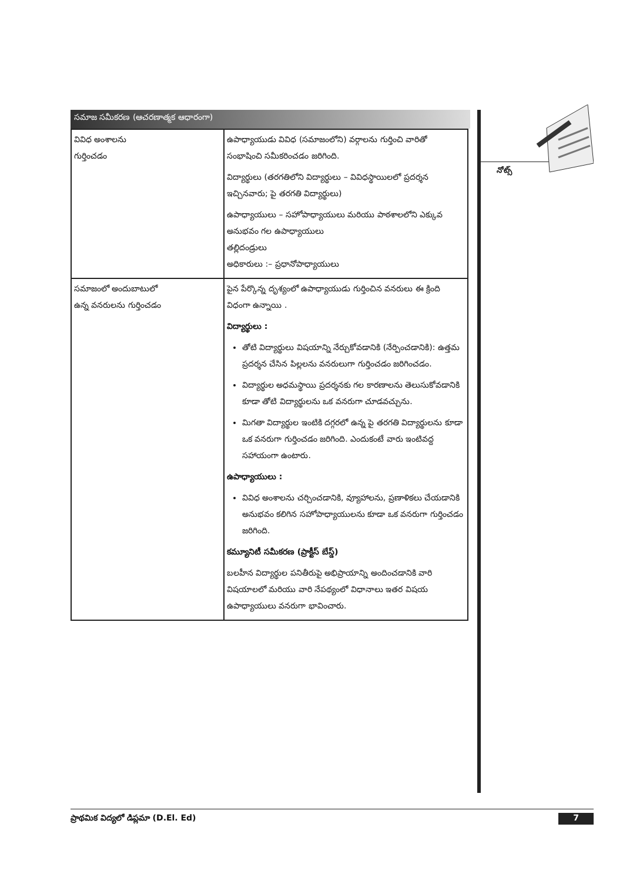సమాజ సమీకరణ (ఆచరణాత్మక ఆధారంగా)
| వివిధ అంశాలను గుర్తించడం | ఉపాధ్యాయుడు వివిధ (సమాజంలోని) వర్గాలను గుర్తించి వారితో సంభాషించి సమీకరించడం జరిగింది. విద్యార్థులు (తరగతిలోని విద్యార్థులు – వివిధస్థాయిలలో ప్రదర్శన ఇచ్చినవారు; పై తరగతి విద్యార్థులు) ఉపాధ్యాయులు – సహోపాధ్యాయులు మరియు పాఠశాలలోని ఎక్కువ అనుభవం గల ఉపాధ్యాయులు తల్లిదండ్రులు అధికారులు :– ప్రధానోపాధ్యాయులు |
| సమాజంలో అందుబాటులో ఉన్న వనరులను గుర్తించడం | పైన పేర్కొన్న దృశ్యంలో ఉపాధ్యాయుడు గుర్తించిన వనరులు ఈ క్రింది విధంగా ఉన్నాయి . విద్యార్థులు : తోటి విద్యార్థులు విషయాన్ని నేర్చుకోవడానికి (నేర్పించడానికి): ఉత్తమ ప్రదర్శన చేసిన పిల్లలను వనరులుగా గుర్తించడం జరిగించడం. విద్యార్థుల అధమస్థాయి ప్రదర్శనకు గల కారణాలను తెలుసుకోవడానికి కూడా తోటి విద్యార్థులను ఒక వనరుగా చూడవచ్చును. మిగతా విద్యార్థుల ఇంటికి దగ్గరలో ఉన్న పై తరగతి విద్యార్థులను కూడా ఒక వనరుగా గుర్తించడం జరిగింది. ఎందుకంటే వారు ఇంటివద్ద సహాయంగా ఉంటారు. ఉపాధ్యాయులు : వివిధ అంశాలను చర్చించడానికి, వ్యూహాలను, ప్రణాళికలు చేయడానికి అనుభవం కలిగిన సహోపాధ్యాయులను కూడా ఒక వనరుగా గుర్తించడం జరిగింది. కమ్యూనిటీ సమీకరణ (ప్రాక్టీస్ బేస్డ్) బలహీన విద్యార్థుల పనితీరుపై అభిప్రాయాన్ని అందించడానికి వారి విషయాలలో మరియు వారి నేపథ్యంలో విధానాలు ఇతర విషయ ఉపాధ్యాయులు వనరుగా భావించారు. |
నోట్స్
ప్రాథమిక విద్యలో డిప్లమా (D.El. Ed) 7